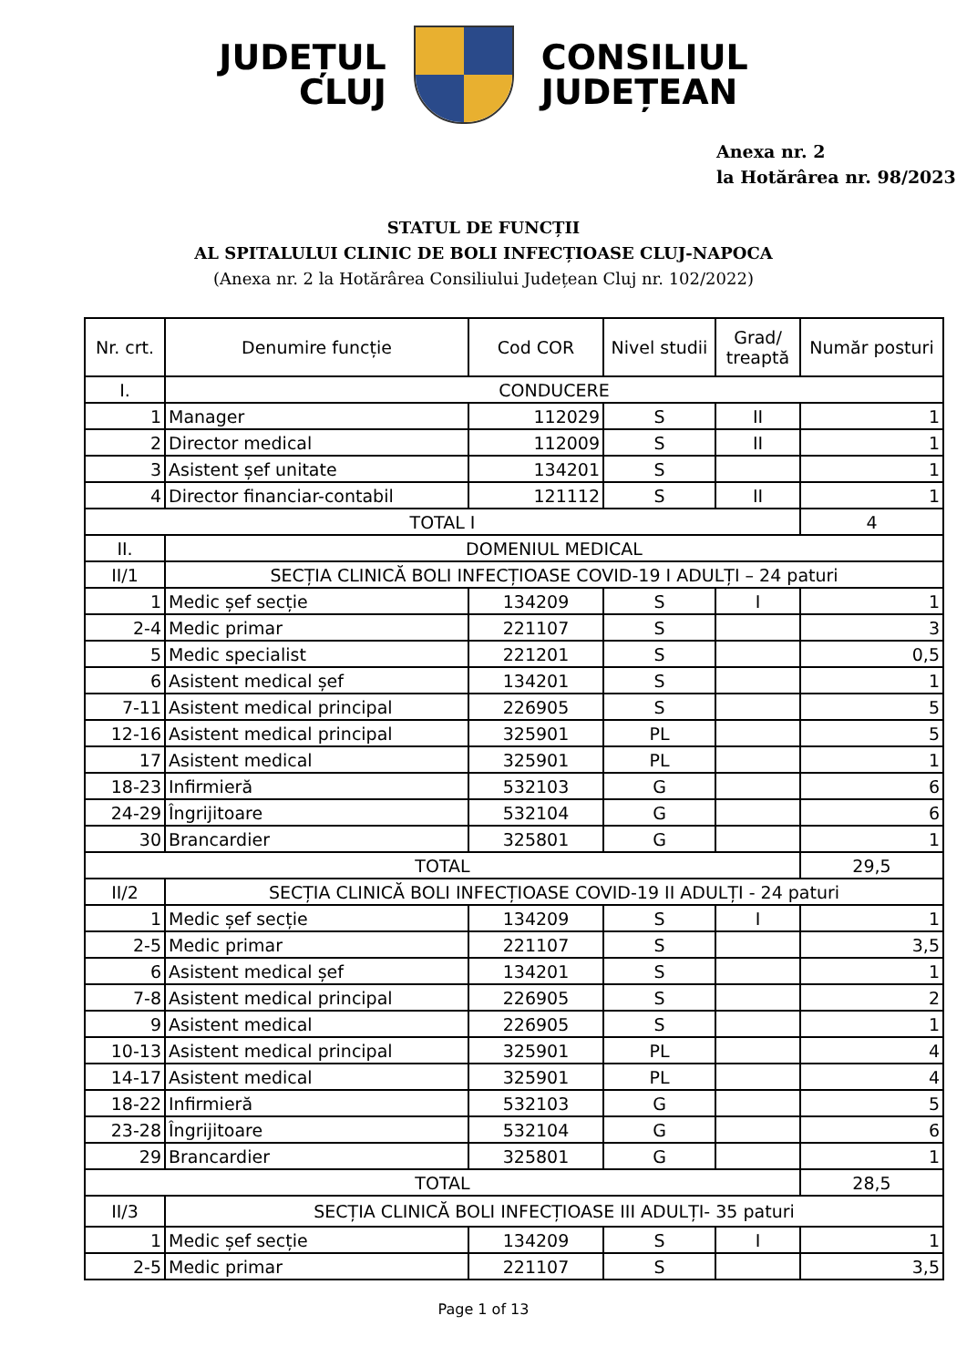JUDEȚUL
CLUJ
CONSILIUL
JUDEȚEAN
Anexa nr. 2
la Hotărârea nr. 98/2023
STATUL DE FUNCȚII
AL SPITALULUI CLINIC DE BOLI INFECȚIOASE CLUJ-NAPOCA
(Anexa nr. 2 la Hotărârea Consiliului Județean Cluj nr. 102/2022)
| Nr. crt. | Denumire funcție | Cod COR | Nivel studii | Grad/ treaptă | Număr posturi |
| --- | --- | --- | --- | --- | --- |
| I. | CONDUCERE | | | | |
| 1 | Manager | 112029 | S | II | 1 |
| 2 | Director medical | 112009 | S | II | 1 |
| 3 | Asistent șef unitate | 134201 | S | | 1 |
| 4 | Director financiar-contabil | 121112 | S | II | 1 |
| TOTAL I | | | | | 4 |
| II. | DOMENIUL MEDICAL | | | | |
| II/1 | SECȚIA CLINICĂ BOLI INFECȚIOASE COVID-19 I ADULȚI – 24 paturi | | | | |
| 1 | Medic șef secție | 134209 | S | I | 1 |
| 2-4 | Medic primar | 221107 | S | | 3 |
| 5 | Medic specialist | 221201 | S | | 0,5 |
| 6 | Asistent medical șef | 134201 | S | | 1 |
| 7-11 | Asistent medical principal | 226905 | S | | 5 |
| 12-16 | Asistent medical principal | 325901 | PL | | 5 |
| 17 | Asistent medical | 325901 | PL | | 1 |
| 18-23 | Infirmieră | 532103 | G | | 6 |
| 24-29 | Îngrijitoare | 532104 | G | | 6 |
| 30 | Brancardier | 325801 | G | | 1 |
| TOTAL | | | | | 29,5 |
| II/2 | SECȚIA CLINICĂ BOLI INFECȚIOASE COVID-19 II ADULȚI - 24 paturi | | | | |
| 1 | Medic șef secție | 134209 | S | I | 1 |
| 2-5 | Medic primar | 221107 | S | | 3,5 |
| 6 | Asistent medical șef | 134201 | S | | 1 |
| 7-8 | Asistent medical principal | 226905 | S | | 2 |
| 9 | Asistent medical | 226905 | S | | 1 |
| 10-13 | Asistent medical principal | 325901 | PL | | 4 |
| 14-17 | Asistent medical | 325901 | PL | | 4 |
| 18-22 | Infirmieră | 532103 | G | | 5 |
| 23-28 | Îngrijitoare | 532104 | G | | 6 |
| 29 | Brancardier | 325801 | G | | 1 |
| TOTAL | | | | | 28,5 |
| II/3 | SECȚIA CLINICĂ BOLI INFECȚIOASE III ADULȚI- 35 paturi | | | | |
| 1 | Medic șef secție | 134209 | S | I | 1 |
| 2-5 | Medic primar | 221107 | S | | 3,5 |
Page 1 of 13